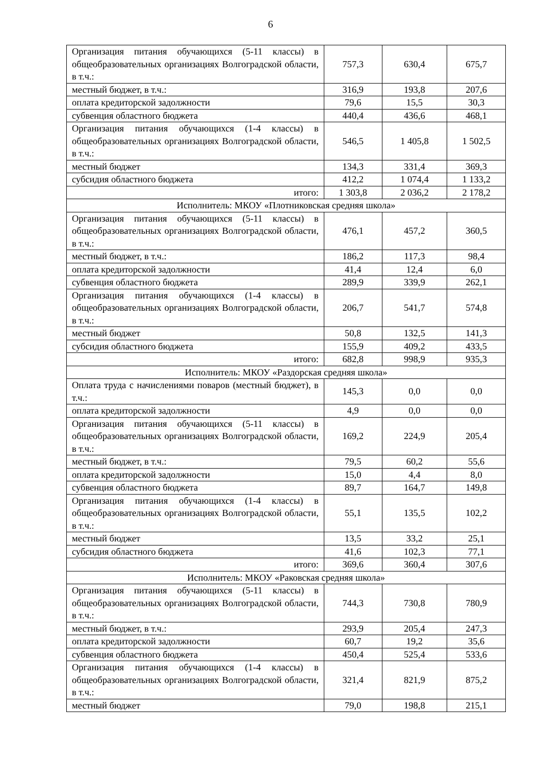6
| Организация питания обучающихся (5-11 классы) в общеобразовательных организациях Волгоградской области, в т.ч.: | 757,3 | 630,4 | 675,7 |
| местный бюджет, в т.ч.: | 316,9 | 193,8 | 207,6 |
| оплата кредиторской задолжности | 79,6 | 15,5 | 30,3 |
| субвенция областного бюджета | 440,4 | 436,6 | 468,1 |
| Организация питания обучающихся (1-4 классы) в общеобразовательных организациях Волгоградской области, в т.ч.: | 546,5 | 1 405,8 | 1 502,5 |
| местный бюджет | 134,3 | 331,4 | 369,3 |
| субсидия областного бюджета | 412,2 | 1 074,4 | 1 133,2 |
| итого: | 1 303,8 | 2 036,2 | 2 178,2 |
| Исполнитель: МКОУ «Плотниковская средняя школа» | | | |
| Организация питания обучающихся (5-11 классы) в общеобразовательных организациях Волгоградской области, в т.ч.: | 476,1 | 457,2 | 360,5 |
| местный бюджет, в т.ч.: | 186,2 | 117,3 | 98,4 |
| оплата кредиторской задолжности | 41,4 | 12,4 | 6,0 |
| субвенция областного бюджета | 289,9 | 339,9 | 262,1 |
| Организация питания обучающихся (1-4 классы) в общеобразовательных организациях Волгоградской области, в т.ч.: | 206,7 | 541,7 | 574,8 |
| местный бюджет | 50,8 | 132,5 | 141,3 |
| субсидия областного бюджета | 155,9 | 409,2 | 433,5 |
| итого: | 682,8 | 998,9 | 935,3 |
| Исполнитель: МКОУ «Раздорская средняя школа» | | | |
| Оплата труда с начислениями поваров (местный бюджет), в т.ч.: | 145,3 | 0,0 | 0,0 |
| оплата кредиторской задолжности | 4,9 | 0,0 | 0,0 |
| Организация питания обучающихся (5-11 классы) в общеобразовательных организациях Волгоградской области, в т.ч.: | 169,2 | 224,9 | 205,4 |
| местный бюджет, в т.ч.: | 79,5 | 60,2 | 55,6 |
| оплата кредиторской задолжности | 15,0 | 4,4 | 8,0 |
| субвенция областного бюджета | 89,7 | 164,7 | 149,8 |
| Организация питания обучающихся (1-4 классы) в общеобразовательных организациях Волгоградской области, в т.ч.: | 55,1 | 135,5 | 102,2 |
| местный бюджет | 13,5 | 33,2 | 25,1 |
| субсидия областного бюджета | 41,6 | 102,3 | 77,1 |
| итого: | 369,6 | 360,4 | 307,6 |
| Исполнитель: МКОУ «Раковская средняя школа» | | | |
| Организация питания обучающихся (5-11 классы) в общеобразовательных организациях Волгоградской области, в т.ч.: | 744,3 | 730,8 | 780,9 |
| местный бюджет, в т.ч.: | 293,9 | 205,4 | 247,3 |
| оплата кредиторской задолжности | 60,7 | 19,2 | 35,6 |
| субвенция областного бюджета | 450,4 | 525,4 | 533,6 |
| Организация питания обучающихся (1-4 классы) в общеобразовательных организациях Волгоградской области, в т.ч.: | 321,4 | 821,9 | 875,2 |
| местный бюджет | 79,0 | 198,8 | 215,1 |